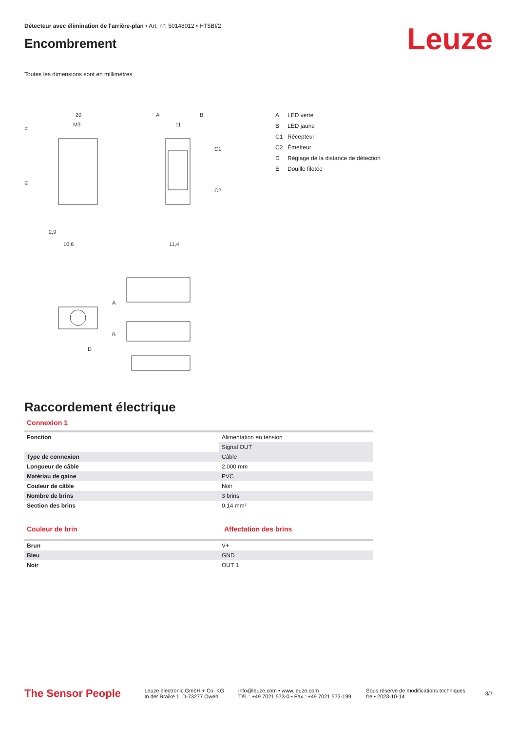Détecteur avec élimination de l'arrière-plan • Art. n°: 50148012 • HT5BI/2
Encombrement
Leuze
Toutes les dimensions sont en millimètres
20
M3
A
B
11
C1
C2
E
E
10,6
11,4
2,9
A
B
D
A LED verte
B LED jaune
C1 Récepteur
C2 Émetteur
D Réglage de la distance de détection
E Douille filetée
Raccordement électrique
Connexion 1
| Fonction | Alimentation en tension |
| | Signal OUT |
| Type de connexion | Câble |
| Longueur de câble | 2.000 mm |
| Matériau de gaine | PVC |
| Couleur de câble | Noir |
| Nombre de brins | 3 brins |
| Section des brins | 0,14 mm² |
Couleur de brin Affectation des brins
| Brun | V+ |
| Bleu | GND |
| Noir | OUT 1 |
The Sensor People
Leuze electronic GmbH + Co. KG
In der Braike 1, D-73277 Owen
info@leuze.com • www.leuze.com
Tél. : +49 7021 573-0 • Fax : +49 7021 573-199
Sous réserve de modifications techniques
fre • 2023-10-14
3/7